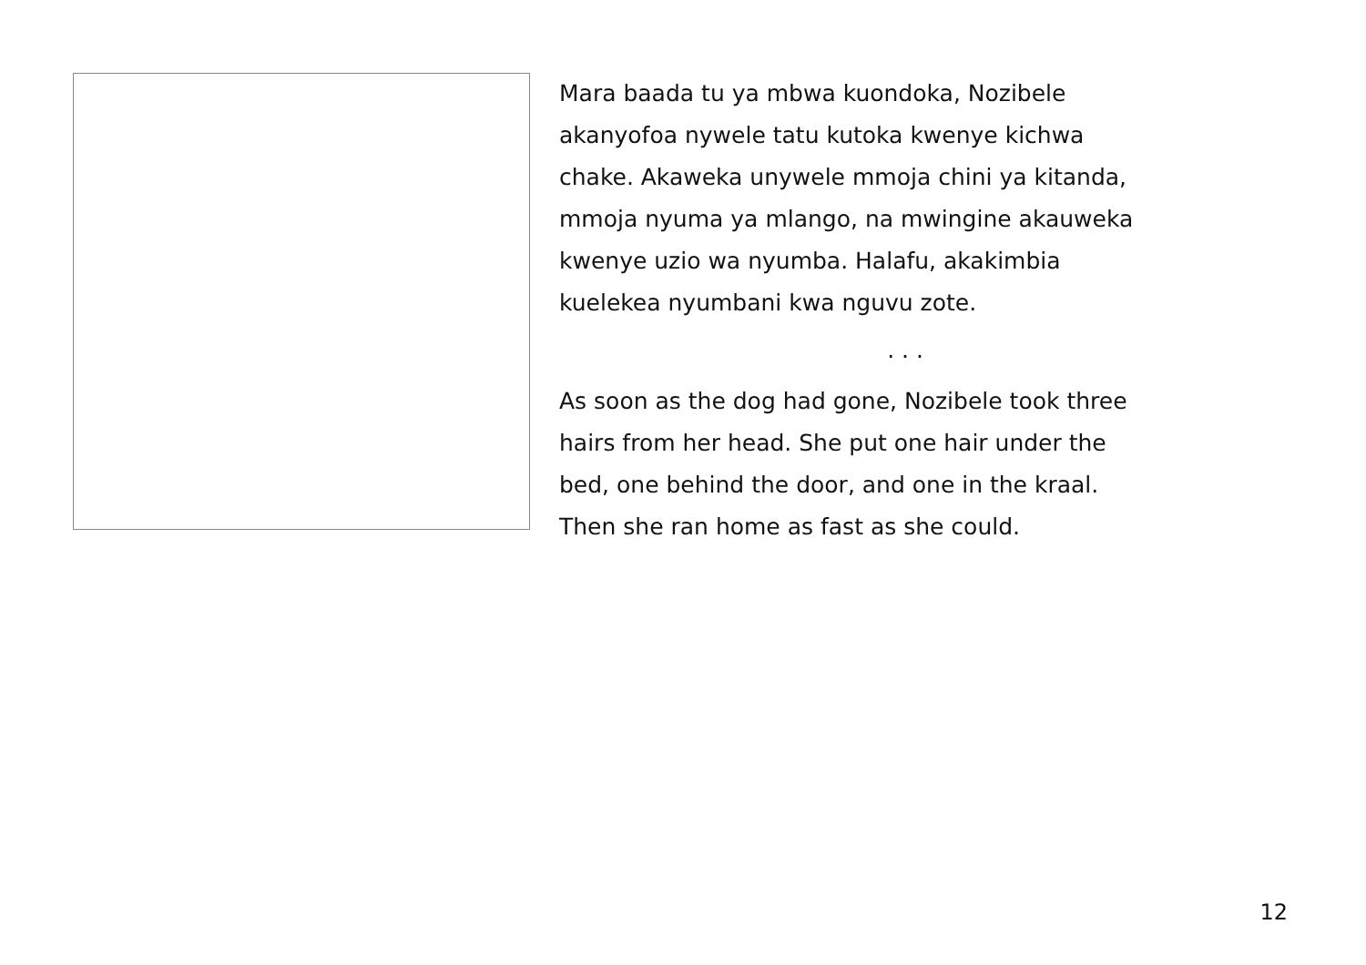Mara baada tu ya mbwa kuondoka, Nozibele
akanyofoa nywele tatu kutoka kwenye kichwa
chake. Akaweka unywele mmoja chini ya kitanda,
mmoja nyuma ya mlango, na mwingine akauweka
kwenye uzio wa nyumba. Halafu, akakimbia
kuelekea nyumbani kwa nguvu zote.
. . .
As soon as the dog had gone, Nozibele took three
hairs from her head. She put one hair under the
bed, one behind the door, and one in the kraal.
Then she ran home as fast as she could.
12